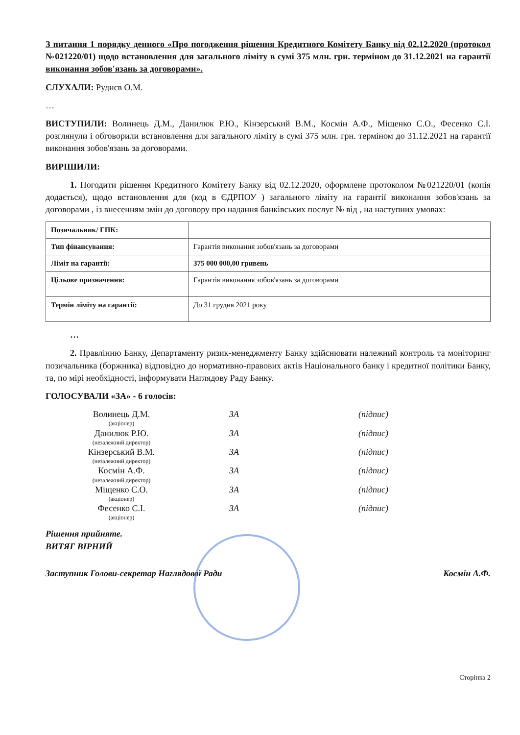З питання 1 порядку денного «Про погодження рішення Кредитного Комітету Банку від 02.12.2020 (протокол №021220/01) щодо встановлення для загального ліміту в сумі 375 млн. грн. терміном до 31.12.2021 на гарантії виконання зобов'язань за договорами».
СЛУХАЛИ: Руднєв О.М.
…
ВИСТУПИЛИ: Волинець Д.М., Данилюк Р.Ю., Кінзерський В.М., Космін А.Ф., Міщенко С.О., Фесенко С.І. розглянули і обговорили встановлення для загального ліміту в сумі 375 млн. грн. терміном до 31.12.2021 на гарантії виконання зобов'язань за договорами.
ВИРІШИЛИ:
1. Погодити рішення Кредитного Комітету Банку від 02.12.2020, оформлене протоколом №021220/01 (копія додається), щодо встановлення для (код в ЄДРПОУ ) загального ліміту на гарантії виконання зобов'язань за договорами , із внесенням змін до договору про надання банківських послуг № від , на наступних умовах:
| Позичальник/ ГПК: | |
| Тип фінансування: | Гарантія виконання зобов'язань за договорами |
| Ліміт на гарантії: | 375 000 000,00 гривень |
| Цільове призначення: | Гарантія виконання зобов'язань за договорами |
| Термін ліміту на гарантії: | До 31 грудня 2021 року |
…
2. Правлінню Банку, Департаменту ризик-менеджменту Банку здійснювати належний контроль та моніторинг позичальника (боржника) відповідно до нормативно-правових актів Національного банку і кредитної політики Банку, та, по мірі необхідності, інформувати Наглядову Раду Банку.
ГОЛОСУВАЛИ «ЗА» - 6 голосів:
| Волинець Д.М. (акціонер) | ЗА | (підпис) |
| Данилюк Р.Ю. (незалежний директор) | ЗА | (підпис) |
| Кінзерський В.М. (незалежний директор) | ЗА | (підпис) |
| Космін А.Ф. (незалежний директор) | ЗА | (підпис) |
| Міщенко С.О. (акціонер) | ЗА | (підпис) |
| Фесенко С.І. (акціонер) | ЗА | (підпис) |
Рішення прийняте.
ВИТЯГ ВІРНИЙ
Заступник Голови-секретар Наглядової Ради Космін А.Ф.
Сторінка 2